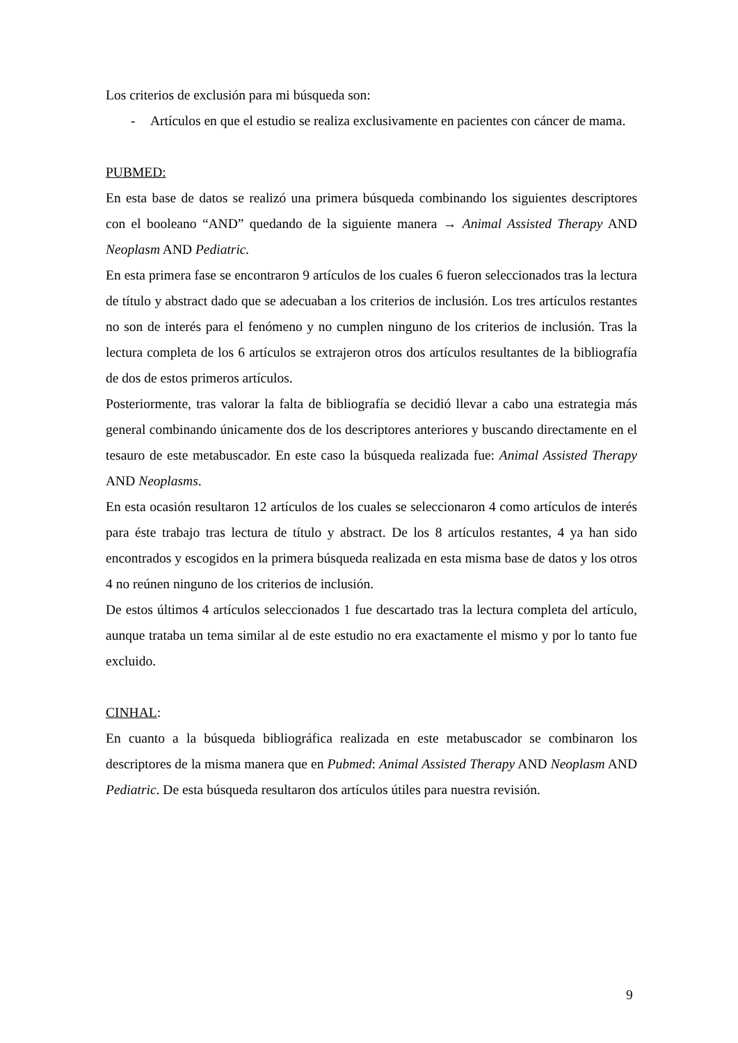Los criterios de exclusión para mi búsqueda son:
- Artículos en que el estudio se realiza exclusivamente en pacientes con cáncer de mama.
PUBMED:
En esta base de datos se realizó una primera búsqueda combinando los siguientes descriptores con el booleano “AND” quedando de la siguiente manera → Animal Assisted Therapy AND Neoplasm AND Pediatric.
En esta primera fase se encontraron 9 artículos de los cuales 6 fueron seleccionados tras la lectura de título y abstract dado que se adecuaban a los criterios de inclusión. Los tres artículos restantes no son de interés para el fenómeno y no cumplen ninguno de los criterios de inclusión. Tras la lectura completa de los 6 artículos se extrajeron otros dos artículos resultantes de la bibliografía de dos de estos primeros artículos.
Posteriormente, tras valorar la falta de bibliografía se decidió llevar a cabo una estrategia más general combinando únicamente dos de los descriptores anteriores y buscando directamente en el tesauro de este metabuscador. En este caso la búsqueda realizada fue: Animal Assisted Therapy AND Neoplasms.
En esta ocasión resultaron 12 artículos de los cuales se seleccionaron 4 como artículos de interés para éste trabajo tras lectura de título y abstract. De los 8 artículos restantes, 4 ya han sido encontrados y escogidos en la primera búsqueda realizada en esta misma base de datos y los otros 4 no reúnen ninguno de los criterios de inclusión.
De estos últimos 4 artículos seleccionados 1 fue descartado tras la lectura completa del artículo, aunque trataba un tema similar al de este estudio no era exactamente el mismo y por lo tanto fue excluido.
CINHAL:
En cuanto a la búsqueda bibliográfica realizada en este metabuscador se combinaron los descriptores de la misma manera que en Pubmed: Animal Assisted Therapy AND Neoplasm AND Pediatric. De esta búsqueda resultaron dos artículos útiles para nuestra revisión.
9